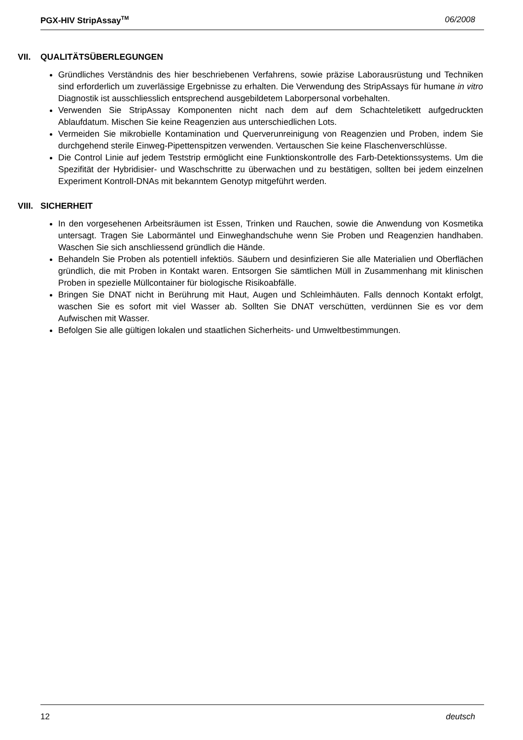PGX-HIV StripAssay<sup>TM</sup> 06/2008
VII. QUALITÄTSÜBERLEGUNGEN
Gründliches Verständnis des hier beschriebenen Verfahrens, sowie präzise Laborausrüstung und Techniken sind erforderlich um zuverlässige Ergebnisse zu erhalten. Die Verwendung des StripAssays für humane in vitro Diagnostik ist ausschliesslich entsprechend ausgebildetem Laborpersonal vorbehalten.
Verwenden Sie StripAssay Komponenten nicht nach dem auf dem Schachteletikett aufgedruckten Ablaufdatum. Mischen Sie keine Reagenzien aus unterschiedlichen Lots.
Vermeiden Sie mikrobielle Kontamination und Querverunreinigung von Reagenzien und Proben, indem Sie durchgehend sterile Einweg-Pipettenspitzen verwenden. Vertauschen Sie keine Flaschenverschlüsse.
Die Control Linie auf jedem Teststrip ermöglicht eine Funktionskontrolle des Farb-Detektionssystems. Um die Spezifität der Hybridisier- und Waschschritte zu überwachen und zu bestätigen, sollten bei jedem einzelnen Experiment Kontroll-DNAs mit bekanntem Genotyp mitgeführt werden.
VIII. SICHERHEIT
In den vorgesehenen Arbeitsräumen ist Essen, Trinken und Rauchen, sowie die Anwendung von Kosmetika untersagt. Tragen Sie Labormäntel und Einweghandschuhe wenn Sie Proben und Reagenzien handhaben. Waschen Sie sich anschliessend gründlich die Hände.
Behandeln Sie Proben als potentiell infektiös. Säubern und desinfizieren Sie alle Materialien und Oberflächen gründlich, die mit Proben in Kontakt waren. Entsorgen Sie sämtlichen Müll in Zusammenhang mit klinischen Proben in spezielle Müllcontainer für biologische Risikoabfälle.
Bringen Sie DNAT nicht in Berührung mit Haut, Augen und Schleimhäuten. Falls dennoch Kontakt erfolgt, waschen Sie es sofort mit viel Wasser ab. Sollten Sie DNAT verschütten, verdünnen Sie es vor dem Aufwischen mit Wasser.
Befolgen Sie alle gültigen lokalen und staatlichen Sicherheits- und Umweltbestimmungen.
12 deutsch